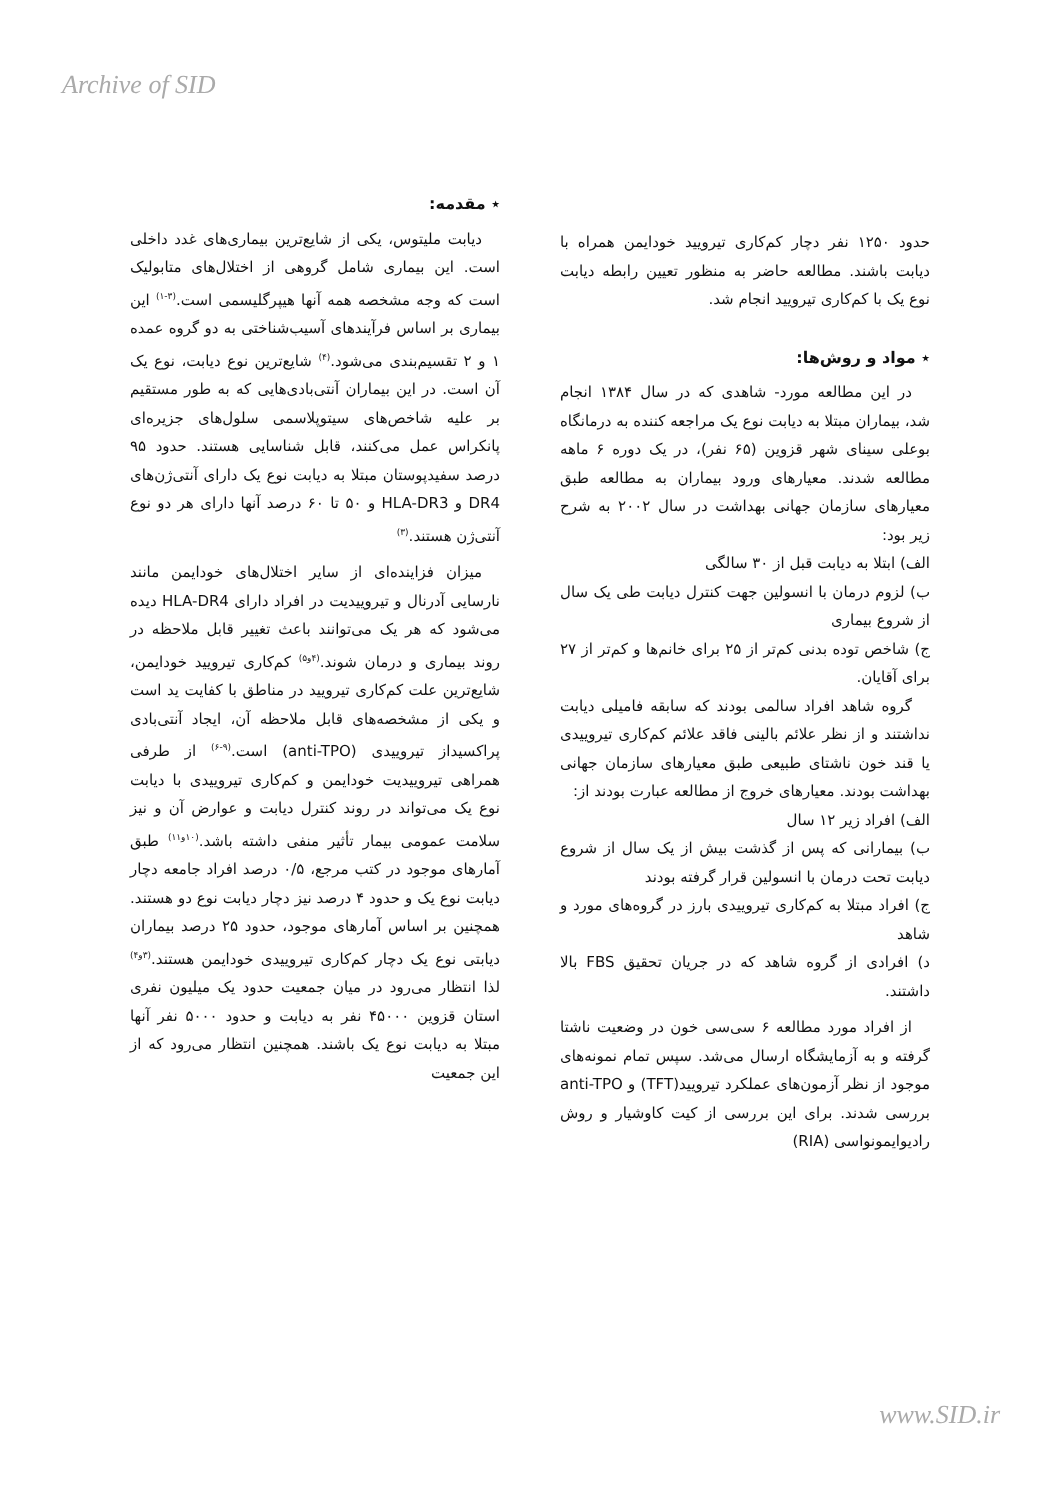Archive of SID
٭ مقدمه:
دیابت ملیتوس، یکی از شایع‌ترین بیماری‌های غدد داخلی است. این بیماری شامل گروهی از اختلال‌های متابولیک است که وجه مشخصه همه آنها هیپرگلیسمی است.<sup>(۳-۱)</sup> این بیماری بر اساس فرآیندهای آسیب‌شناختی به دو گروه عمده ۱ و ۲ تقسیم‌بندی می‌شود.<sup>(۴)</sup> شایع‌ترین نوع دیابت، نوع یک آن است. در این بیماران آنتی‌بادی‌هایی که به طور مستقیم بر علیه شاخص‌های سیتوپلاسمی سلول‌های جزیره‌ای پانکراس عمل می‌کنند، قابل شناسایی هستند. حدود ۹۵ درصد سفیدپوستان مبتلا به دیابت نوع یک دارای آنتی‌ژن‌های DR4 و HLA-DR3 و ۵۰ تا ۶۰ درصد آنها دارای هر دو نوع آنتی‌ژن هستند.<sup>(۳)</sup>
میزان فزاینده‌ای از سایر اختلال‌های خودایمن مانند نارسایی آدرنال و تیروییدیت در افراد دارای HLA-DR4 دیده می‌شود که هر یک می‌توانند باعث تغییر قابل ملاحظه در روند بیماری و درمان شوند.<sup>(۴و۵)</sup> کم‌کاری تیرویید خودایمن، شایع‌ترین علت کم‌کاری تیرویید در مناطق با کفایت ید است و یکی از مشخصه‌های قابل ملاحظه آن، ایجاد آنتی‌بادی پراکسیداز تیروییدی (anti-TPO) است.<sup>(۹-۶)</sup> از طرفی همراهی تیروییدیت خودایمن و کم‌کاری تیروییدی با دیابت نوع یک می‌تواند در روند کنترل دیابت و عوارض آن و نیز سلامت عمومی بیمار تأثیر منفی داشته باشد.<sup>(۱۰و۱۱)</sup> طبق آمارهای موجود در کتب مرجع، ۰/۵ درصد افراد جامعه دچار دیابت نوع یک و حدود ۴ درصد نیز دچار دیابت نوع دو هستند. همچنین بر اساس آمارهای موجود، حدود ۲۵ درصد بیماران دیابتی نوع یک دچار کم‌کاری تیروییدی خودایمن هستند.<sup>(۳و۴)</sup> لذا انتظار می‌رود در میان جمعیت حدود یک میلیون نفری استان قزوین ۴۵۰۰۰ نفر به دیابت و حدود ۵۰۰۰ نفر آنها مبتلا به دیابت نوع یک باشند. همچنین انتظار می‌رود که از این جمعیت
حدود ۱۲۵۰ نفر دچار کم‌کاری تیرویید خودایمن همراه با دیابت باشند. مطالعه حاضر به منظور تعیین رابطه دیابت نوع یک با کم‌کاری تیرویید انجام شد.
٭ مواد و روش‌ها:
در این مطالعه مورد- شاهدی که در سال ۱۳۸۴ انجام شد، بیماران مبتلا به دیابت نوع یک مراجعه کننده به درمانگاه بوعلی سینای شهر قزوین (۶۵ نفر)، در یک دوره ۶ ماهه مطالعه شدند. معیارهای ورود بیماران به مطالعه طبق معیارهای سازمان جهانی بهداشت در سال ۲۰۰۲ به شرح زیر بود:
الف) ابتلا به دیابت قبل از ۳۰ سالگی
ب) لزوم درمان با انسولین جهت کنترل دیابت طی یک سال از شروع بیماری
ج) شاخص توده بدنی کم‌تر از ۲۵ برای خانم‌ها و کم‌تر از ۲۷ برای آقایان.
گروه شاهد افراد سالمی بودند که سابقه فامیلی دیابت نداشتند و از نظر علائم بالینی فاقد علائم کم‌کاری تیروییدی یا قند خون ناشتای طبیعی طبق معیارهای سازمان جهانی بهداشت بودند. معیارهای خروج از مطالعه عبارت بودند از:
الف) افراد زیر ۱۲ سال
ب) بیمارانی که پس از گذشت بیش از یک سال از شروع دیابت تحت درمان با انسولین قرار گرفته بودند
ج) افراد مبتلا به کم‌کاری تیروییدی بارز در گروه‌های مورد و شاهد
د) افرادی از گروه شاهد که در جریان تحقیق FBS بالا داشتند.
از افراد مورد مطالعه ۶ سی‌سی خون در وضعیت ناشتا گرفته و به آزمایشگاه ارسال می‌شد. سپس تمام نمونه‌های موجود از نظر آزمون‌های عملکرد تیرویید(TFT) و anti-TPO بررسی شدند. برای این بررسی از کیت کاوشیار و روش رادیوایمونواسی (RIA)
www.SID.ir